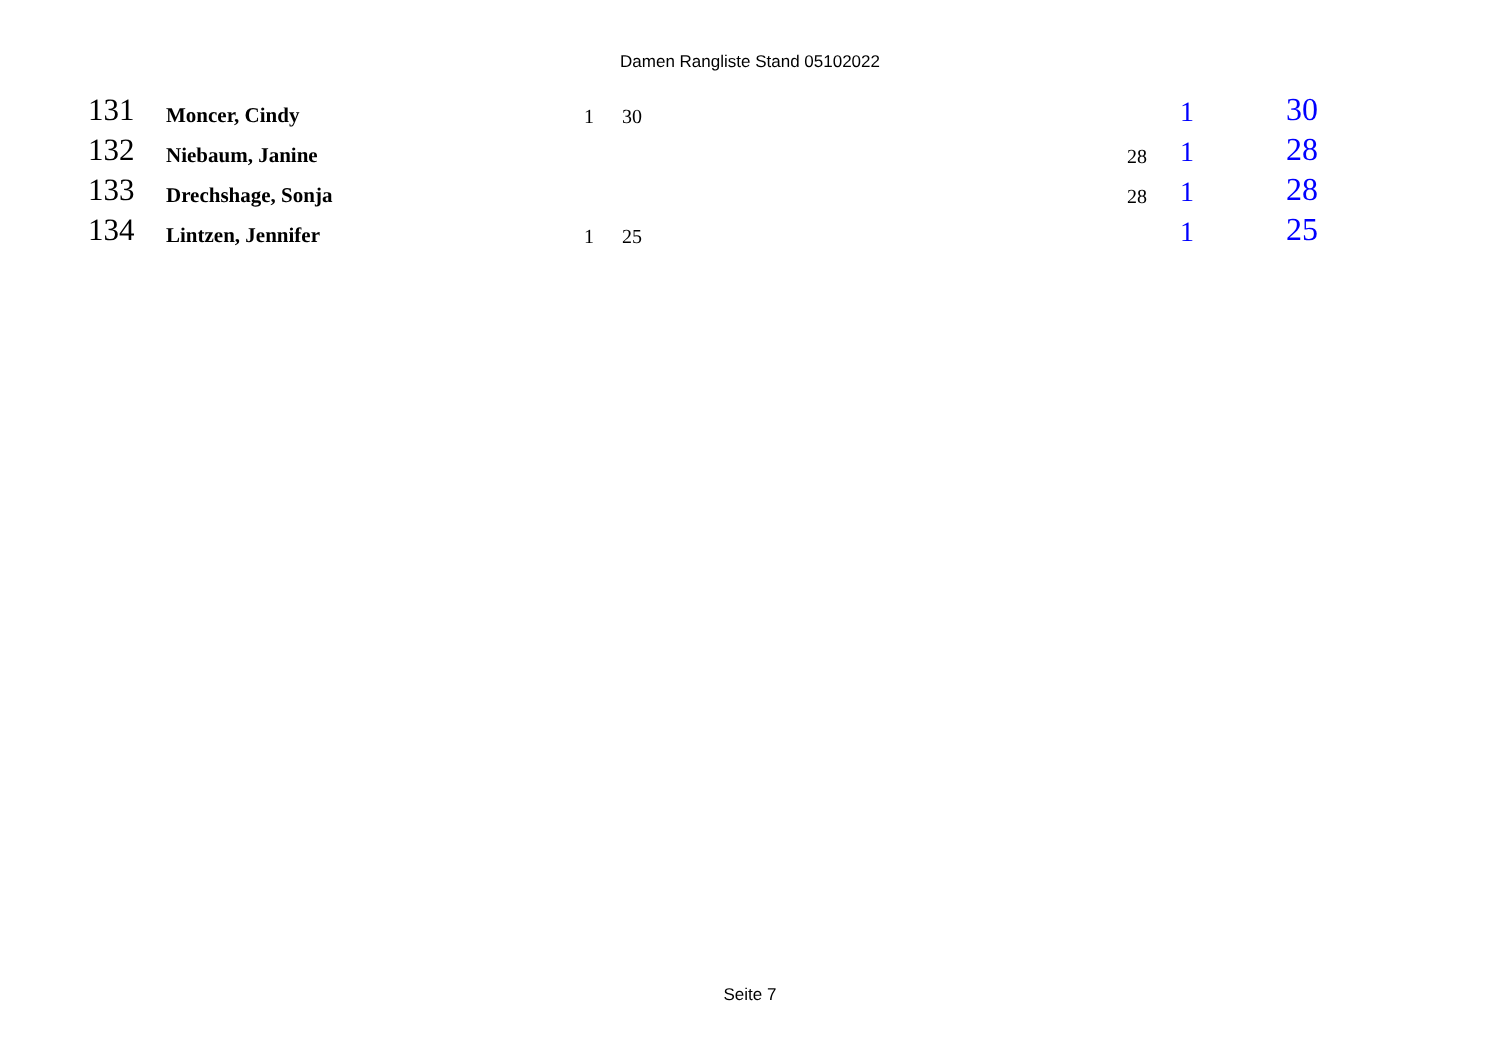Damen Rangliste Stand 05102022
| 131 | Moncer, Cindy | 1 | 30 | | 1 | 30 |
| 132 | Niebaum, Janine | | | 28 | 1 | 28 |
| 133 | Drechshage, Sonja | | | 28 | 1 | 28 |
| 134 | Lintzen, Jennifer | 1 | 25 | | 1 | 25 |
Seite 7